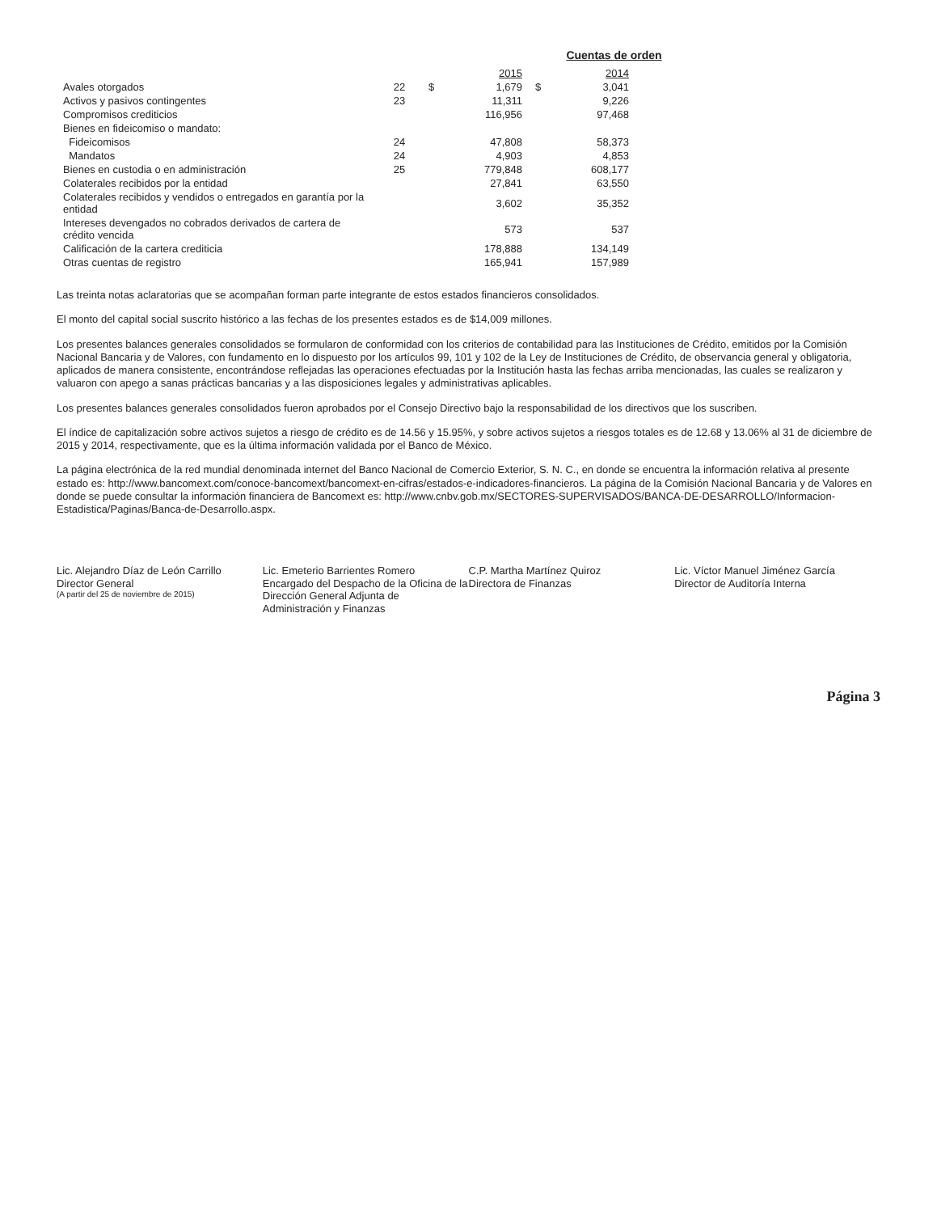Cuentas de orden
| | | | 2015 | | 2014 |
| Avales otorgados | 22 | $ | 1,679 | $ | 3,041 |
| Activos y pasivos contingentes | 23 | | 11,311 | | 9,226 |
| Compromisos crediticios | | | 116,956 | | 97,468 |
| Bienes en fideicomiso o mandato: | | | | | |
| Fideicomisos | 24 | | 47,808 | | 58,373 |
| Mandatos | 24 | | 4,903 | | 4,853 |
| Bienes en custodia o en administración | 25 | | 779,848 | | 608,177 |
| Colaterales recibidos por la entidad | | | 27,841 | | 63,550 |
| Colaterales recibidos y vendidos o entregados en garantía por la entidad | | | 3,602 | | 35,352 |
| Intereses devengados no cobrados derivados de cartera de crédito vencida | | | 573 | | 537 |
| Calificación de la cartera crediticia | | | 178,888 | | 134,149 |
| Otras cuentas de registro | | | 165,941 | | 157,989 |
Las treinta notas aclaratorias que se acompañan forman parte integrante de estos estados financieros consolidados.
El monto del capital social suscrito histórico a las fechas de los presentes estados es de $14,009 millones.
Los presentes balances generales consolidados se formularon de conformidad con los criterios de contabilidad para las Instituciones de Crédito, emitidos por la Comisión Nacional Bancaria y de Valores, con fundamento en lo dispuesto por los artículos 99, 101 y 102 de la Ley de Instituciones de Crédito, de observancia general y obligatoria, aplicados de manera consistente, encontrándose reflejadas las operaciones efectuadas por la Institución hasta las fechas arriba mencionadas, las cuales se realizaron y valuaron con apego a sanas prácticas bancarias y a las disposiciones legales y administrativas aplicables.
Los presentes balances generales consolidados fueron aprobados por el Consejo Directivo bajo la responsabilidad de los directivos que los suscriben.
El índice de capitalización sobre activos sujetos a riesgo de crédito es de 14.56 y 15.95%, y sobre activos sujetos a riesgos totales es de 12.68 y 13.06% al 31 de diciembre de 2015 y 2014, respectivamente, que es la última información validada por el Banco de México.
La página electrónica de la red mundial denominada internet del Banco Nacional de Comercio Exterior, S. N. C., en donde se encuentra la información relativa al presente estado es: http://www.bancomext.com/conoce-bancomext/bancomext-en-cifras/estados-e-indicadores-financieros. La página de la Comisión Nacional Bancaria y de Valores en donde se puede consultar la información financiera de Bancomext es: http://www.cnbv.gob.mx/SECTORES-SUPERVISADOS/BANCA-DE-DESARROLLO/Informacion-Estadistica/Paginas/Banca-de-Desarrollo.aspx.
Lic. Alejandro Díaz de León Carrillo
Director General
(A partir del 25 de noviembre de 2015)
Lic. Emeterio Barrientes Romero
Encargado del Despacho de la Oficina de la Dirección General Adjunta de Administración y Finanzas
C.P. Martha Martínez Quiroz
Directora de Finanzas
Lic. Víctor Manuel Jiménez García
Director de Auditoría Interna
Página 3